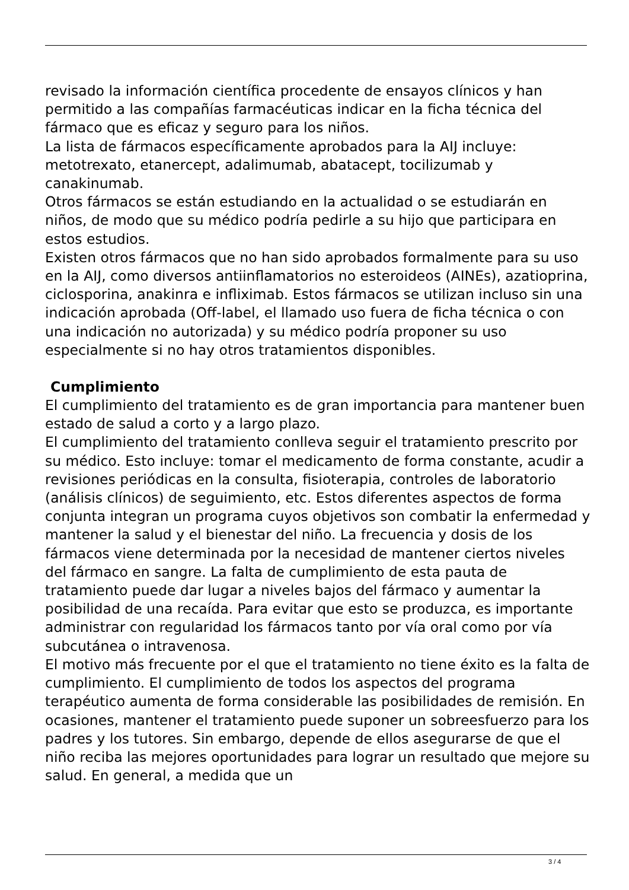revisado la información científica procedente de ensayos clínicos y han permitido a las compañías farmacéuticas indicar en la ficha técnica del fármaco que es eficaz y seguro para los niños.
La lista de fármacos específicamente aprobados para la AIJ incluye: metotrexato, etanercept, adalimumab, abatacept, tocilizumab y canakinumab.
Otros fármacos se están estudiando en la actualidad o se estudiarán en niños, de modo que su médico podría pedirle a su hijo que participara en estos estudios.
Existen otros fármacos que no han sido aprobados formalmente para su uso en la AIJ, como diversos antiinflamatorios no esteroideos (AINEs), azatioprina, ciclosporina, anakinra e infliximab. Estos fármacos se utilizan incluso sin una indicación aprobada (Off-label, el llamado uso fuera de ficha técnica o con una indicación no autorizada) y su médico podría proponer su uso especialmente si no hay otros tratamientos disponibles.
Cumplimiento
El cumplimiento del tratamiento es de gran importancia para mantener buen estado de salud a corto y a largo plazo.
El cumplimiento del tratamiento conlleva seguir el tratamiento prescrito por su médico. Esto incluye: tomar el medicamento de forma constante, acudir a revisiones periódicas en la consulta, fisioterapia, controles de laboratorio (análisis clínicos) de seguimiento, etc. Estos diferentes aspectos de forma conjunta integran un programa cuyos objetivos son combatir la enfermedad y mantener la salud y el bienestar del niño. La frecuencia y dosis de los fármacos viene determinada por la necesidad de mantener ciertos niveles del fármaco en sangre. La falta de cumplimiento de esta pauta de tratamiento puede dar lugar a niveles bajos del fármaco y aumentar la posibilidad de una recaída. Para evitar que esto se produzca, es importante administrar con regularidad los fármacos tanto por vía oral como por vía subcutánea o intravenosa.
El motivo más frecuente por el que el tratamiento no tiene éxito es la falta de cumplimiento. El cumplimiento de todos los aspectos del programa terapéutico aumenta de forma considerable las posibilidades de remisión. En ocasiones, mantener el tratamiento puede suponer un sobreesfuerzo para los padres y los tutores. Sin embargo, depende de ellos asegurarse de que el niño reciba las mejores oportunidades para lograr un resultado que mejore su salud. En general, a medida que un
3 / 4